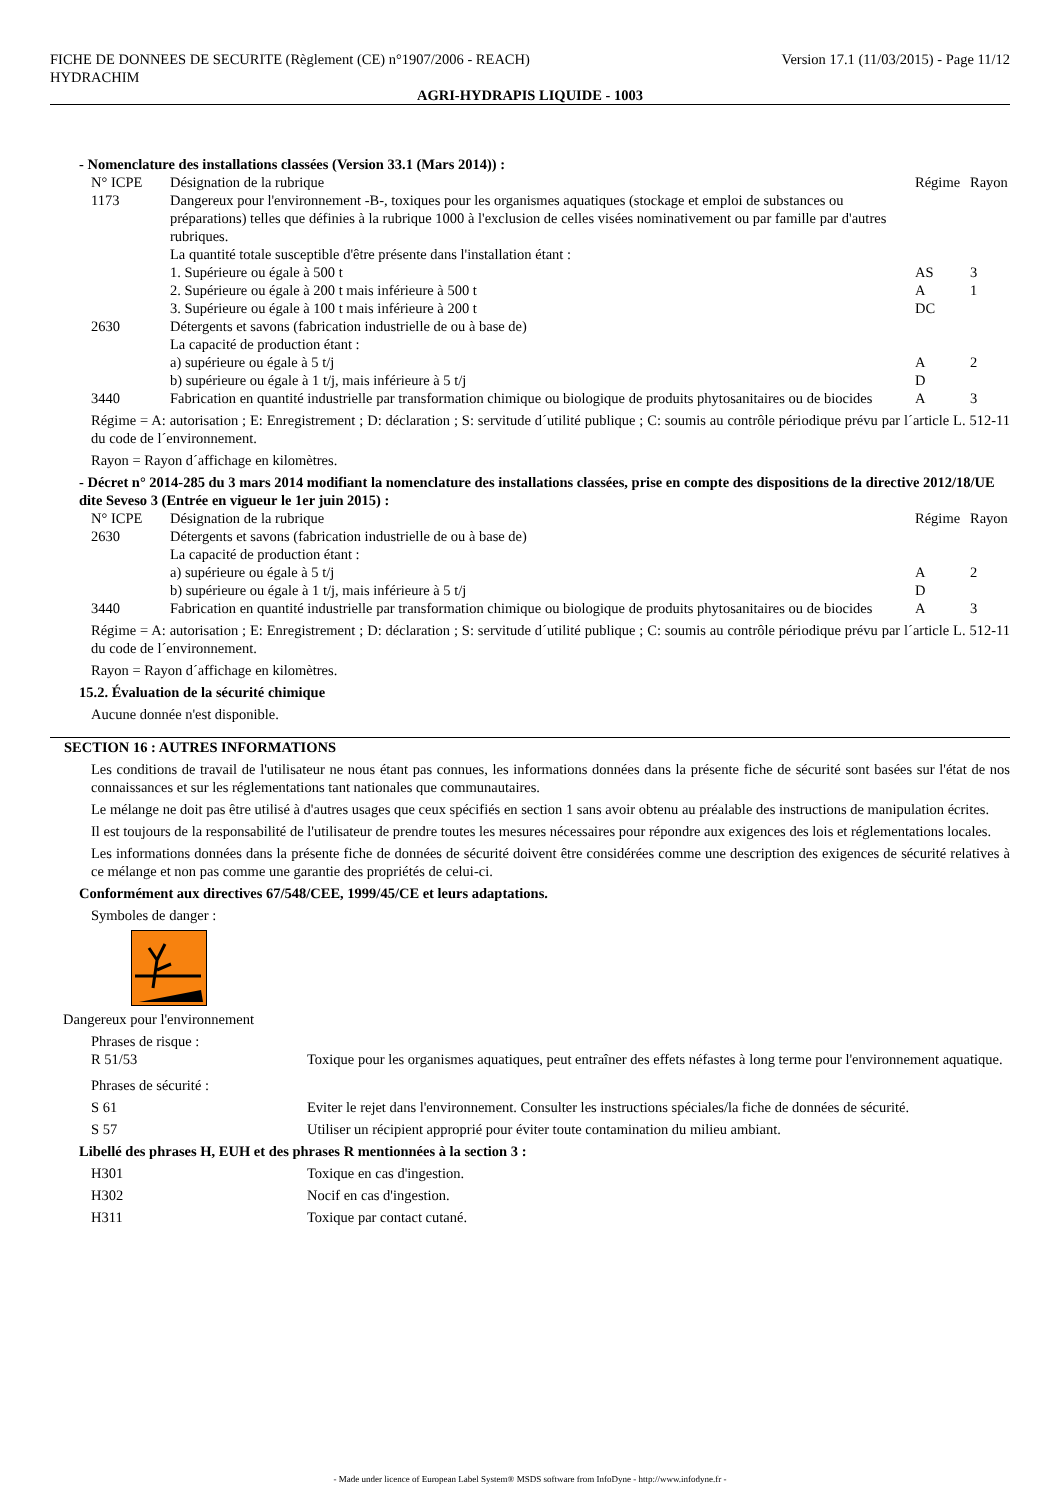FICHE DE DONNEES DE SECURITE (Règlement (CE) n°1907/2006 - REACH) Version 17.1 (11/03/2015) - Page 11/12
HYDRACHIM
AGRI-HYDRAPIS LIQUIDE - 1003
- Nomenclature des installations classées (Version 33.1 (Mars 2014)) :
| N° ICPE | Désignation de la rubrique | Régime | Rayon |
| 1173 | Dangereux pour l'environnement -B-, toxiques pour les organismes aquatiques (stockage et emploi de substances ou préparations) telles que définies à la rubrique 1000 à l'exclusion de celles visées nominativement ou par famille par d'autres rubriques. La quantité totale susceptible d'être présente dans l'installation étant : | | |
| | 1. Supérieure ou égale à 500 t | AS | 3 |
| | 2. Supérieure ou égale à 200 t mais inférieure à 500 t | A | 1 |
| | 3. Supérieure ou égale à 100 t mais inférieure à 200 t | DC | |
| 2630 | Détergents et savons (fabrication industrielle de ou à base de) La capacité de production étant : | | |
| | a) supérieure ou égale à 5 t/j | A | 2 |
| | b) supérieure ou égale à 1 t/j, mais inférieure à 5 t/j | D | |
| 3440 | Fabrication en quantité industrielle par transformation chimique ou biologique de produits phytosanitaires ou de biocides | A | 3 |
Régime = A: autorisation ; E: Enregistrement ; D: déclaration ; S: servitude d´utilité publique ; C: soumis au contrôle périodique prévu par l´article L. 512-11 du code de l´environnement.
Rayon = Rayon d´affichage en kilomètres.
- Décret n° 2014-285 du 3 mars 2014 modifiant la nomenclature des installations classées, prise en compte des dispositions de la directive 2012/18/UE dite Seveso 3 (Entrée en vigueur le 1er juin 2015) :
| N° ICPE | Désignation de la rubrique | Régime | Rayon |
| 2630 | Détergents et savons (fabrication industrielle de ou à base de) La capacité de production étant : | | |
| | a) supérieure ou égale à 5 t/j | A | 2 |
| | b) supérieure ou égale à 1 t/j, mais inférieure à 5 t/j | D | |
| 3440 | Fabrication en quantité industrielle par transformation chimique ou biologique de produits phytosanitaires ou de biocides | A | 3 |
Régime = A: autorisation ; E: Enregistrement ; D: déclaration ; S: servitude d´utilité publique ; C: soumis au contrôle périodique prévu par l´article L. 512-11 du code de l´environnement.
Rayon = Rayon d´affichage en kilomètres.
15.2. Évaluation de la sécurité chimique
Aucune donnée n'est disponible.
SECTION 16 : AUTRES INFORMATIONS
Les conditions de travail de l'utilisateur ne nous étant pas connues, les informations données dans la présente fiche de sécurité sont basées sur l'état de nos connaissances et sur les réglementations tant nationales que communautaires.
Le mélange ne doit pas être utilisé à d'autres usages que ceux spécifiés en section 1 sans avoir obtenu au préalable des instructions de manipulation écrites.
Il est toujours de la responsabilité de l'utilisateur de prendre toutes les mesures nécessaires pour répondre aux exigences des lois et réglementations locales.
Les informations données dans la présente fiche de données de sécurité doivent être considérées comme une description des exigences de sécurité relatives à ce mélange et non pas comme une garantie des propriétés de celui-ci.
Conformément aux directives 67/548/CEE, 1999/45/CE et leurs adaptations.
Symboles de danger :
Dangereux pour l'environnement
Phrases de risque :
| R 51/53 | Toxique pour les organismes aquatiques, peut entraîner des effets néfastes à long terme pour l'environnement aquatique. |
Phrases de sécurité :
| S 61 | Eviter le rejet dans l'environnement. Consulter les instructions spéciales/la fiche de données de sécurité. |
| S 57 | Utiliser un récipient approprié pour éviter toute contamination du milieu ambiant. |
Libellé des phrases H, EUH et des phrases R mentionnées à la section 3 :
| H301 | Toxique en cas d'ingestion. |
| H302 | Nocif en cas d'ingestion. |
| H311 | Toxique par contact cutané. |
- Made under licence of European Label System® MSDS software from InfoDyne - http://www.infodyne.fr -